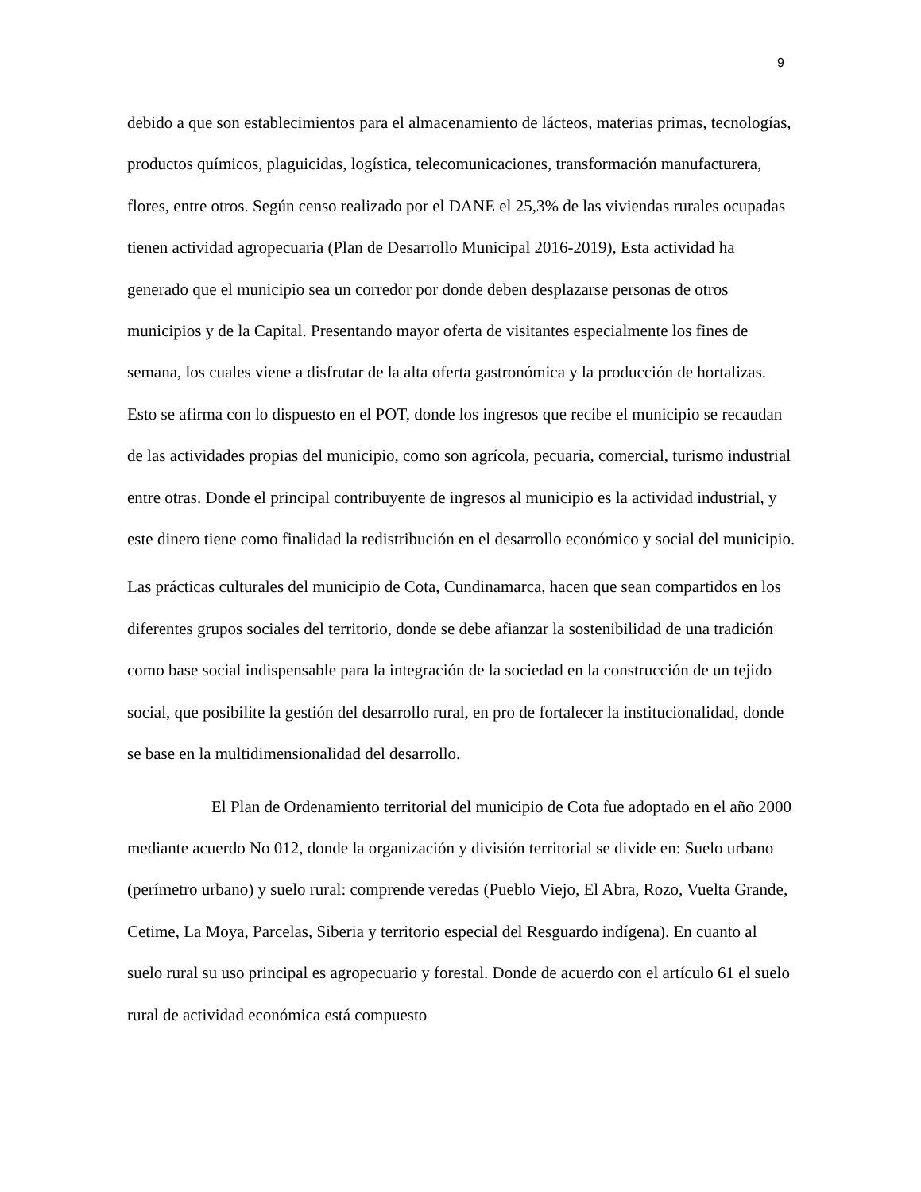9
debido a que son establecimientos para el almacenamiento de lácteos, materias primas, tecnologías, productos químicos, plaguicidas, logística, telecomunicaciones, transformación manufacturera, flores, entre otros. Según censo realizado por el DANE el 25,3% de las viviendas rurales ocupadas tienen actividad agropecuaria (Plan de Desarrollo Municipal 2016-2019), Esta actividad ha generado que el municipio sea un corredor por donde deben desplazarse personas de otros municipios y de la Capital. Presentando mayor oferta de visitantes especialmente los fines de semana, los cuales viene a disfrutar de la alta oferta gastronómica y la producción de hortalizas. Esto se afirma con lo dispuesto en el POT, donde los ingresos que recibe el municipio se recaudan de las actividades propias del municipio, como son agrícola, pecuaria, comercial, turismo industrial entre otras. Donde el principal contribuyente de ingresos al municipio es la actividad industrial, y este dinero tiene como finalidad la redistribución en el desarrollo económico y social del municipio.
Las prácticas culturales del municipio de Cota, Cundinamarca, hacen que sean compartidos en los diferentes grupos sociales del territorio, donde se debe afianzar la sostenibilidad de una tradición como base social indispensable para la integración de la sociedad en la construcción de un tejido social, que posibilite la gestión del desarrollo rural, en pro de fortalecer la institucionalidad, donde se base en la multidimensionalidad del desarrollo.
El Plan de Ordenamiento territorial del municipio de Cota fue adoptado en el año 2000 mediante acuerdo No 012, donde la organización y división territorial se divide en: Suelo urbano (perímetro urbano) y suelo rural: comprende veredas (Pueblo Viejo, El Abra, Rozo, Vuelta Grande, Cetime, La Moya, Parcelas, Siberia y territorio especial del Resguardo indígena). En cuanto al suelo rural su uso principal es agropecuario y forestal. Donde de acuerdo con el artículo 61 el suelo rural de actividad económica está compuesto